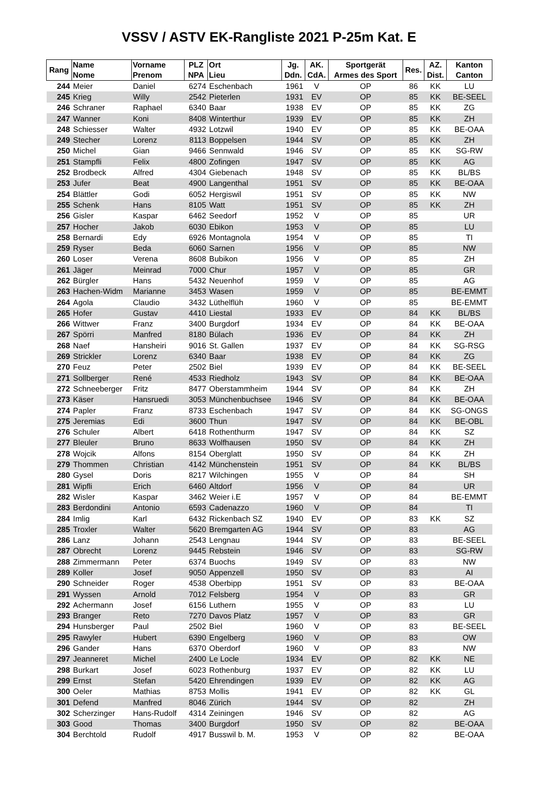VSSV / ASTV EK-Rangliste 2021 P-25m Kat. E
| Rang | Name Nome | Vorname Prenom | PLZ NPA | Ort Lieu | Jg. Ddn. | AK. CdA. | Sportgerät Armes des Sport | Res. | AZ. Dist. | Kanton Canton |
| --- | --- | --- | --- | --- | --- | --- | --- | --- | --- | --- |
| 244 | Meier | Daniel | 6274 | Eschenbach | 1961 | V | OP | 86 | KK | LU |
| 245 | Krieg | Willy | 2542 | Pieterlen | 1931 | EV | OP | 85 | KK | BE-SEEL |
| 246 | Schraner | Raphael | 6340 | Baar | 1938 | EV | OP | 85 | KK | ZG |
| 247 | Wanner | Koni | 8408 | Winterthur | 1939 | EV | OP | 85 | KK | ZH |
| 248 | Schiesser | Walter | 4932 | Lotzwil | 1940 | EV | OP | 85 | KK | BE-OAA |
| 249 | Stecher | Lorenz | 8113 | Boppelsen | 1944 | SV | OP | 85 | KK | ZH |
| 250 | Michel | Gian | 9466 | Sennwald | 1946 | SV | OP | 85 | KK | SG-RW |
| 251 | Stampfli | Felix | 4800 | Zofingen | 1947 | SV | OP | 85 | KK | AG |
| 252 | Brodbeck | Alfred | 4304 | Giebenach | 1948 | SV | OP | 85 | KK | BL/BS |
| 253 | Jufer | Beat | 4900 | Langenthal | 1951 | SV | OP | 85 | KK | BE-OAA |
| 254 | Blättler | Godi | 6052 | Hergiswil | 1951 | SV | OP | 85 | KK | NW |
| 255 | Schenk | Hans | 8105 | Watt | 1951 | SV | OP | 85 | KK | ZH |
| 256 | Gisler | Kaspar | 6462 | Seedorf | 1952 | V | OP | 85 | | UR |
| 257 | Hocher | Jakob | 6030 | Ebikon | 1953 | V | OP | 85 | | LU |
| 258 | Bernardi | Edy | 6926 | Montagnola | 1954 | V | OP | 85 | | TI |
| 259 | Ryser | Beda | 6060 | Sarnen | 1956 | V | OP | 85 | | NW |
| 260 | Loser | Verena | 8608 | Bubikon | 1956 | V | OP | 85 | | ZH |
| 261 | Jäger | Meinrad | 7000 | Chur | 1957 | V | OP | 85 | | GR |
| 262 | Bürgler | Hans | 5432 | Neuenhof | 1959 | V | OP | 85 | | AG |
| 263 | Hachen-Widm | Marianne | 3453 | Wasen | 1959 | V | OP | 85 | | BE-EMMT |
| 264 | Agola | Claudio | 3432 | Lüthelflüh | 1960 | V | OP | 85 | | BE-EMMT |
| 265 | Hofer | Gustav | 4410 | Liestal | 1933 | EV | OP | 84 | KK | BL/BS |
| 266 | Wittwer | Franz | 3400 | Burgdorf | 1934 | EV | OP | 84 | KK | BE-OAA |
| 267 | Spörri | Manfred | 8180 | Bülach | 1936 | EV | OP | 84 | KK | ZH |
| 268 | Naef | Hansheiri | 9016 | St. Gallen | 1937 | EV | OP | 84 | KK | SG-RSG |
| 269 | Strickler | Lorenz | 6340 | Baar | 1938 | EV | OP | 84 | KK | ZG |
| 270 | Feuz | Peter | 2502 | Biel | 1939 | EV | OP | 84 | KK | BE-SEEL |
| 271 | Sollberger | René | 4533 | Riedholz | 1943 | SV | OP | 84 | KK | BE-OAA |
| 272 | Schneeberger | Fritz | 8477 | Oberstammheim | 1944 | SV | OP | 84 | KK | ZH |
| 273 | Käser | Hansruedi | 3053 | Münchenbuchsee | 1946 | SV | OP | 84 | KK | BE-OAA |
| 274 | Papler | Franz | 8733 | Eschenbach | 1947 | SV | OP | 84 | KK | SG-ONGS |
| 275 | Jeremias | Edi | 3600 | Thun | 1947 | SV | OP | 84 | KK | BE-OBL |
| 276 | Schuler | Albert | 6418 | Rothenthurm | 1947 | SV | OP | 84 | KK | SZ |
| 277 | Bleuler | Bruno | 8633 | Wolfhausen | 1950 | SV | OP | 84 | KK | ZH |
| 278 | Wojcik | Alfons | 8154 | Oberglatt | 1950 | SV | OP | 84 | KK | ZH |
| 279 | Thommen | Christian | 4142 | Münchenstein | 1951 | SV | OP | 84 | KK | BL/BS |
| 280 | Gysel | Doris | 8217 | Wilchingen | 1955 | V | OP | 84 | | SH |
| 281 | Wipfli | Erich | 6460 | Altdorf | 1956 | V | OP | 84 | | UR |
| 282 | Wisler | Kaspar | 3462 | Weier i.E | 1957 | V | OP | 84 | | BE-EMMT |
| 283 | Berdondini | Antonio | 6593 | Cadenazzo | 1960 | V | OP | 84 | | TI |
| 284 | Imlig | Karl | 6432 | Rickenbach SZ | 1940 | EV | OP | 83 | KK | SZ |
| 285 | Troxler | Walter | 5620 | Bremgarten AG | 1944 | SV | OP | 83 | | AG |
| 286 | Lanz | Johann | 2543 | Lengnau | 1944 | SV | OP | 83 | | BE-SEEL |
| 287 | Obrecht | Lorenz | 9445 | Rebstein | 1946 | SV | OP | 83 | | SG-RW |
| 288 | Zimmermann | Peter | 6374 | Buochs | 1949 | SV | OP | 83 | | NW |
| 289 | Koller | Josef | 9050 | Appenzell | 1950 | SV | OP | 83 | | AI |
| 290 | Schneider | Roger | 4538 | Oberbipp | 1951 | SV | OP | 83 | | BE-OAA |
| 291 | Wyssen | Arnold | 7012 | Felsberg | 1954 | V | OP | 83 | | GR |
| 292 | Achermann | Josef | 6156 | Luthern | 1955 | V | OP | 83 | | LU |
| 293 | Branger | Reto | 7270 | Davos Platz | 1957 | V | OP | 83 | | GR |
| 294 | Hunsberger | Paul | 2502 | Biel | 1960 | V | OP | 83 | | BE-SEEL |
| 295 | Rawyler | Hubert | 6390 | Engelberg | 1960 | V | OP | 83 | | OW |
| 296 | Gander | Hans | 6370 | Oberdorf | 1960 | V | OP | 83 | | NW |
| 297 | Jeanneret | Michel | 2400 | Le Locle | 1934 | EV | OP | 82 | KK | NE |
| 298 | Burkart | Josef | 6023 | Rothenburg | 1937 | EV | OP | 82 | KK | LU |
| 299 | Ernst | Stefan | 5420 | Ehrendingen | 1939 | EV | OP | 82 | KK | AG |
| 300 | Oeler | Mathias | 8753 | Mollis | 1941 | EV | OP | 82 | KK | GL |
| 301 | Defend | Manfred | 8046 | Zürich | 1944 | SV | OP | 82 | | ZH |
| 302 | Scherzinger | Hans-Rudolf | 4314 | Zeiningen | 1946 | SV | OP | 82 | | AG |
| 303 | Good | Thomas | 3400 | Burgdorf | 1950 | SV | OP | 82 | | BE-OAA |
| 304 | Berchtold | Rudolf | 4917 | Busswil b. M. | 1953 | V | OP | 82 | | BE-OAA |